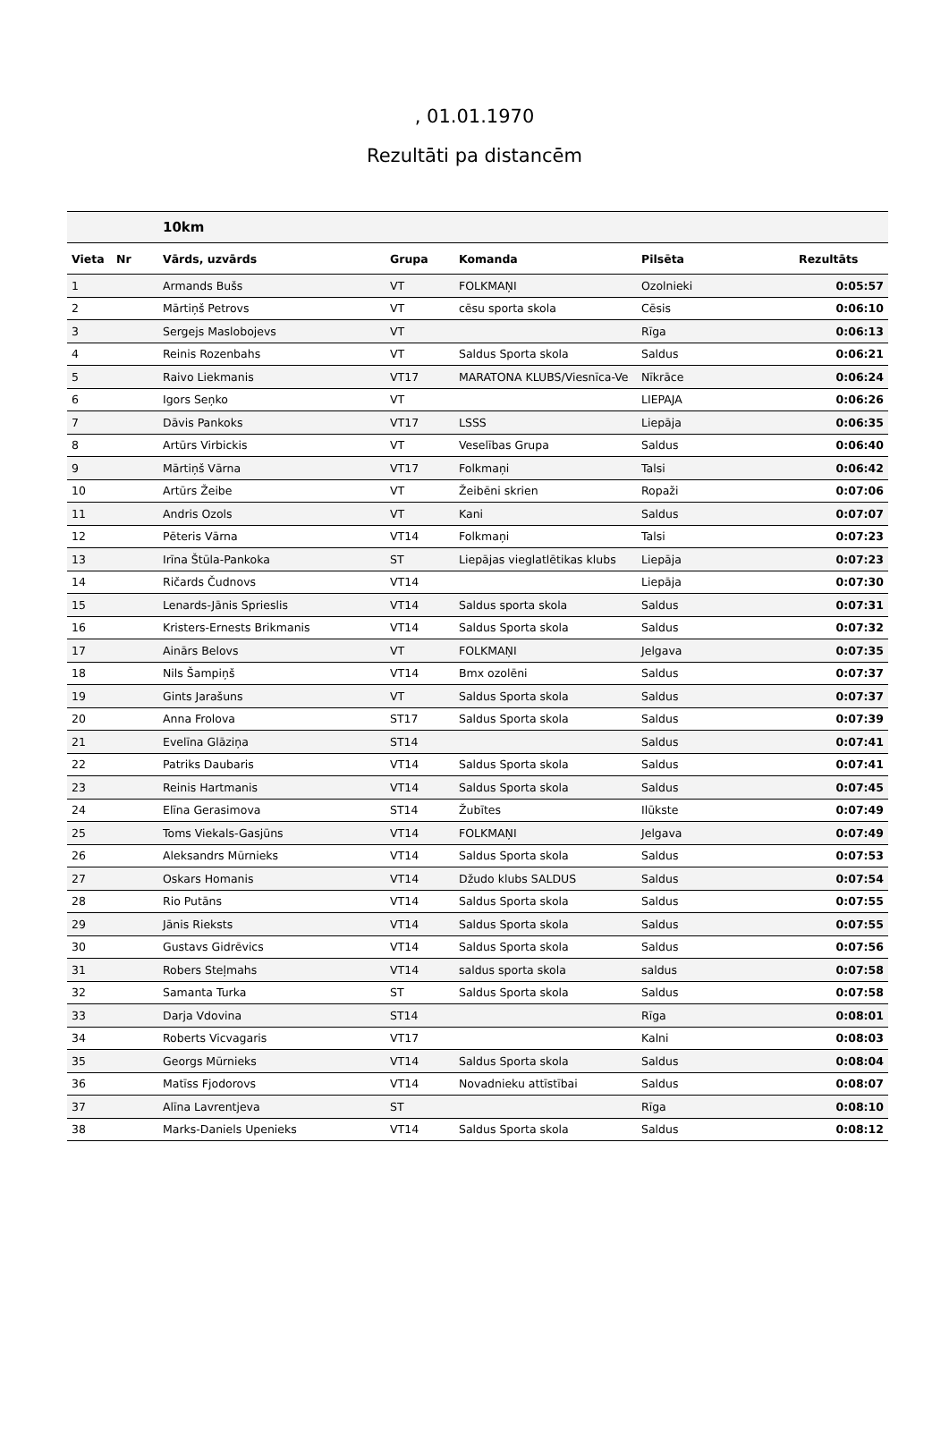, 01.01.1970
Rezultāti pa distancēm
| | | 10km | | | | |
| Vieta | Nr | Vārds, uzvārds | Grupa | Komanda | Pilsēta | Rezultāts |
| 1 | | Armands Bušs | VT | FOLKMAŅI | Ozolnieki | 0:05:57 |
| 2 | | Mārtiņš Petrovs | VT | cēsu sporta skola | Cēsis | 0:06:10 |
| 3 | | Sergejs Maslobojevs | VT | | Rīga | 0:06:13 |
| 4 | | Reinis Rozenbahs | VT | Saldus Sporta skola | Saldus | 0:06:21 |
| 5 | | Raivo Liekmanis | VT17 | MARATONA KLUBS/Viesnīca-Ve | Nīkrāce | 0:06:24 |
| 6 | | Igors Seņko | VT | | LIEPAJA | 0:06:26 |
| 7 | | Dāvis Pankoks | VT17 | LSSS | Liepāja | 0:06:35 |
| 8 | | Artūrs Virbickis | VT | Veselības Grupa | Saldus | 0:06:40 |
| 9 | | Mārtiņš Vārna | VT17 | Folkmaņi | Talsi | 0:06:42 |
| 10 | | Artūrs Žeibe | VT | Žeibēni skrien | Ropaži | 0:07:06 |
| 11 | | Andris Ozols | VT | Kani | Saldus | 0:07:07 |
| 12 | | Pēteris Vārna | VT14 | Folkmaņi | Talsi | 0:07:23 |
| 13 | | Irīna Štūla-Pankoka | ST | Liepājas vieglatlētikas klubs | Liepāja | 0:07:23 |
| 14 | | Ričards Čudnovs | VT14 | | Liepāja | 0:07:30 |
| 15 | | Lenards-Jānis Sprieslis | VT14 | Saldus sporta skola | Saldus | 0:07:31 |
| 16 | | Kristers-Ernests Brikmanis | VT14 | Saldus Sporta skola | Saldus | 0:07:32 |
| 17 | | Ainārs Belovs | VT | FOLKMAŅI | Jelgava | 0:07:35 |
| 18 | | Nils Šampiņš | VT14 | Bmx ozolēni | Saldus | 0:07:37 |
| 19 | | Gints Jarašuns | VT | Saldus Sporta skola | Saldus | 0:07:37 |
| 20 | | Anna Frolova | ST17 | Saldus Sporta skola | Saldus | 0:07:39 |
| 21 | | Evelīna Glāziņa | ST14 | | Saldus | 0:07:41 |
| 22 | | Patriks Daubaris | VT14 | Saldus Sporta skola | Saldus | 0:07:41 |
| 23 | | Reinis Hartmanis | VT14 | Saldus Sporta skola | Saldus | 0:07:45 |
| 24 | | Elīna Gerasimova | ST14 | Žubītes | Ilūkste | 0:07:49 |
| 25 | | Toms Viekals-Gasjūns | VT14 | FOLKMAŅI | Jelgava | 0:07:49 |
| 26 | | Aleksandrs Mūrnieks | VT14 | Saldus Sporta skola | Saldus | 0:07:53 |
| 27 | | Oskars Homanis | VT14 | Džudo klubs SALDUS | Saldus | 0:07:54 |
| 28 | | Rio Putāns | VT14 | Saldus Sporta skola | Saldus | 0:07:55 |
| 29 | | Jānis Rieksts | VT14 | Saldus Sporta skola | Saldus | 0:07:55 |
| 30 | | Gustavs Gidrēvics | VT14 | Saldus Sporta skola | Saldus | 0:07:56 |
| 31 | | Robers Steļmahs | VT14 | saldus sporta skola | saldus | 0:07:58 |
| 32 | | Samanta Turka | ST | Saldus Sporta skola | Saldus | 0:07:58 |
| 33 | | Darja Vdovina | ST14 | | Rīga | 0:08:01 |
| 34 | | Roberts Vicvagaris | VT17 | | Kalni | 0:08:03 |
| 35 | | Georgs Mūrnieks | VT14 | Saldus Sporta skola | Saldus | 0:08:04 |
| 36 | | Matīss Fjodorovs | VT14 | Novadnieku attīstībai | Saldus | 0:08:07 |
| 37 | | Alīna Lavrentjeva | ST | | Rīga | 0:08:10 |
| 38 | | Marks-Daniels Upenieks | VT14 | Saldus Sporta skola | Saldus | 0:08:12 |